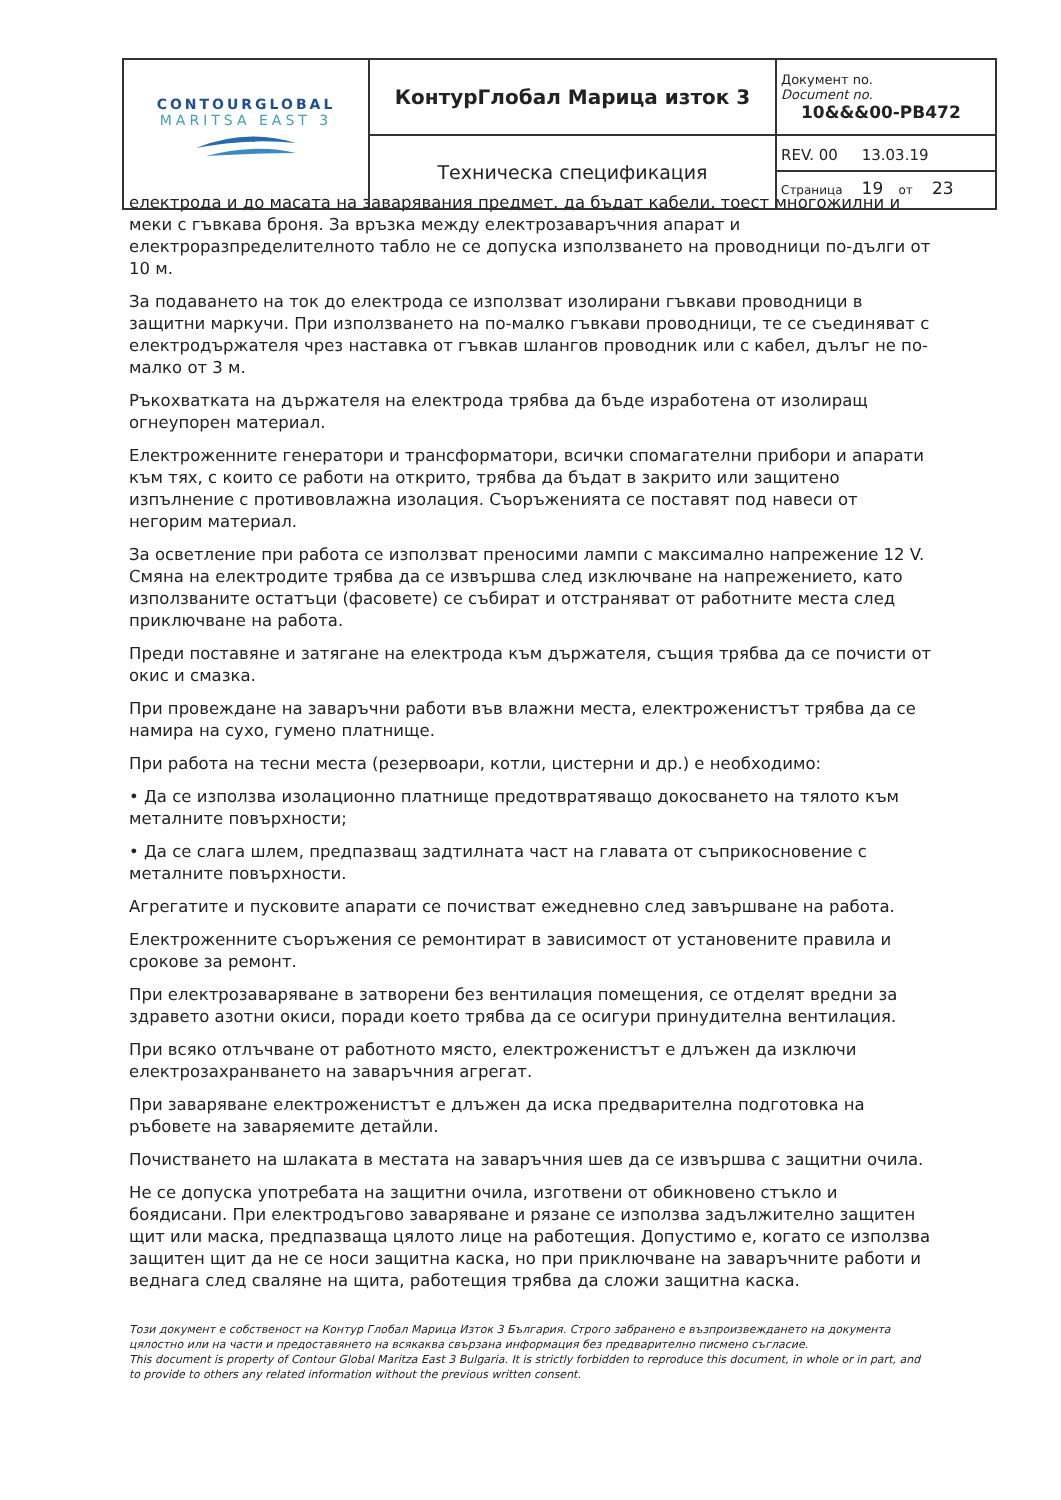| CONTOURGLOBAL MARITSA EAST 3 | КонтурГлобал Марица изток 3 | Документ no. Document no. 10&&&00-PB472 |
| | Техническа спецификация | REV. 00 13.03.19 Страница 19 от 23 |
електрода и до масата на заварявания предмет, да бъдат кабели, тоест многожилни и меки с гъвкава броня. За връзка между електрозаваръчния апарат и електроразпределителното табло не се допуска използването на проводници по-дълги от 10 м.
За подаването на ток до електрода се използват изолирани гъвкави проводници в защитни маркучи. При използването на по-малко гъвкави проводници, те се съединяват с електродържателя чрез наставка от гъвкав шлангов проводник или с кабел, дълъг не по-малко от 3 м.
Ръкохватката на държателя на електрода трябва да бъде изработена от изолиращ огнеупорен материал.
Електроженните генератори и трансформатори, всички спомагателни прибори и апарати към тях, с които се работи на открито, трябва да бъдат в закрито или защитено изпълнение с противовлажна изолация. Съоръженията се поставят под навеси от негорим материал.
За осветление при работа се използват преносими лампи с максимално напрежение 12 V. Смяна на електродите трябва да се извършва след изключване на напрежението, като използваните остатъци (фасовете) се събират и отстраняват от работните места след приключване на работа.
Преди поставяне и затягане на електрода към държателя, същия трябва да се почисти от окис и смазка.
При провеждане на заваръчни работи във влажни места, електроженистът трябва да се намира на сухо, гумено платнище.
При работа на тесни места (резервоари, котли, цистерни и др.) е необходимо:
• Да се използва изолационно платнище предотвратяващо докосването на тялото към металните повърхности;
• Да се слага шлем, предпазващ задтилната част на главата от съприкосновение с металните повърхности.
Агрегатите и пусковите апарати се почистват ежедневно след завършване на работа.
Електроженните съоръжения се ремонтират в зависимост от установените правила и срокове за ремонт.
При електрозаваряване в затворени без вентилация помещения, се отделят вредни за здравето азотни окиси, поради което трябва да се осигури принудителна вентилация.
При всяко отлъчване от работното място, електроженистът е длъжен да изключи електрозахранването на заваръчния агрегат.
При заваряване електроженистът е длъжен да иска предварителна подготовка на ръбовете на заваряемите детайли.
Почистването на шлаката в местата на заваръчния шев да се извършва с защитни очила.
Не се допуска употребата на защитни очила, изготвени от обикновено стъкло и боядисани. При електродъгово заваряване и рязане се използва задължително защитен щит или маска, предпазваща цялото лице на работещия. Допустимо е, когато се използва защитен щит да не се носи защитна каска, но при приключване на заваръчните работи и веднага след сваляне на щита, работещия трябва да сложи защитна каска.
Този документ е собственост на Контур Глобал Марица Изток 3 България. Строго забранено е възпроизвеждането на документа цялостно или на части и предоставянето на всякаква свързана информация без предварително писмено съгласие.
This document is property of Contour Global Maritza East 3 Bulgaria. It is strictly forbidden to reproduce this document, in whole or in part, and to provide to others any related information without the previous written consent.